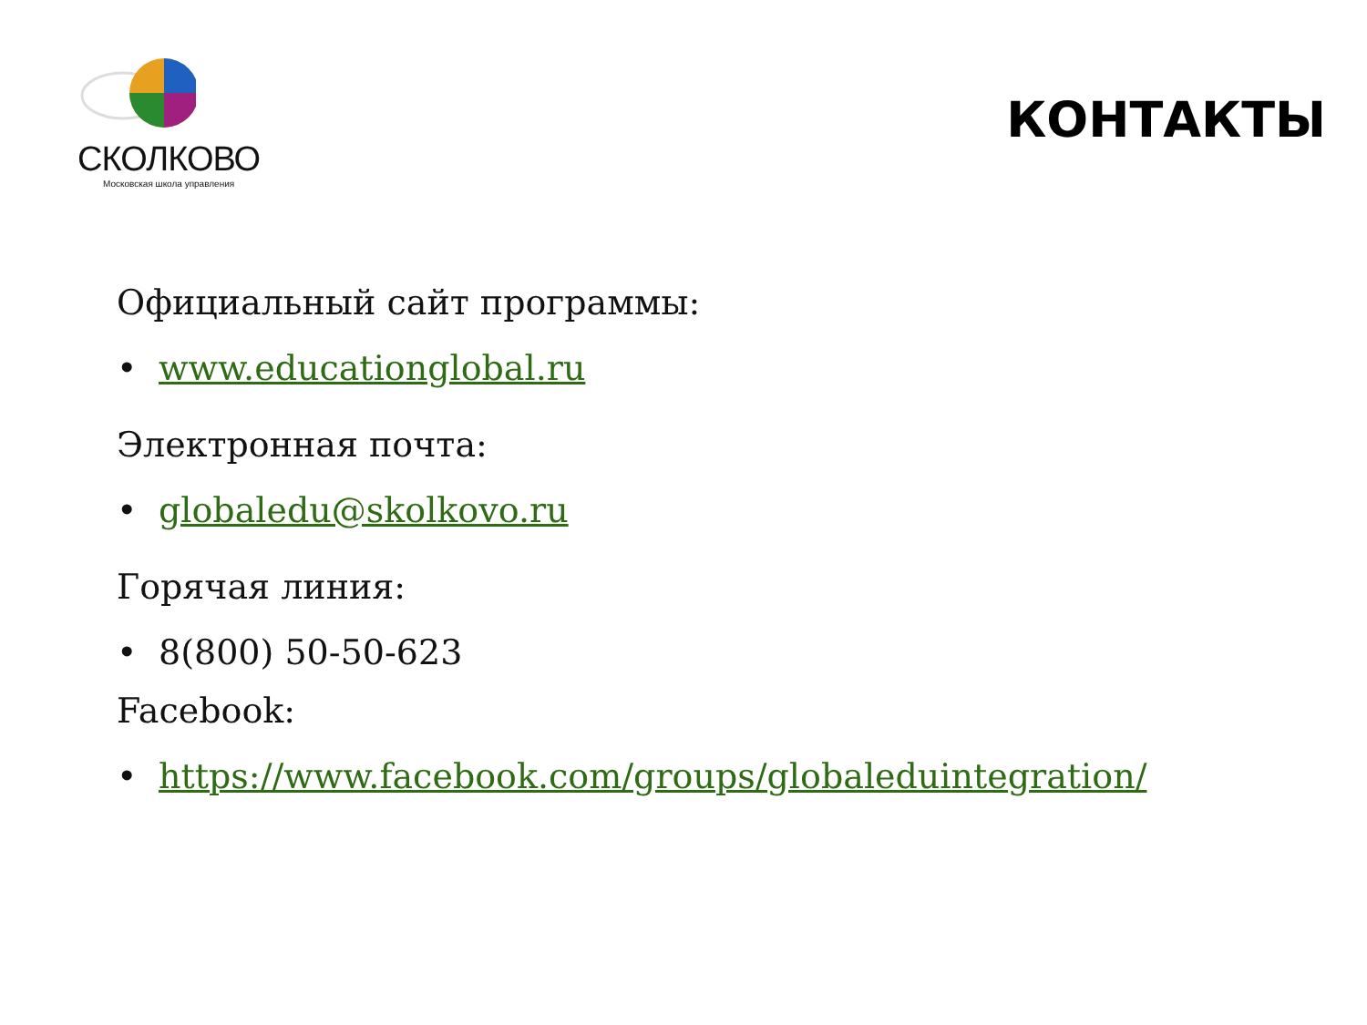СКОЛКОВО
Московская школа управления
КОНТАКТЫ
Официальный сайт программы:
• www.educationglobal.ru
Электронная почта:
• globaledu@skolkovo.ru
Горячая линия:
• 8(800) 50-50-623
Facebook:
• https://www.facebook.com/groups/globaleduintegration/